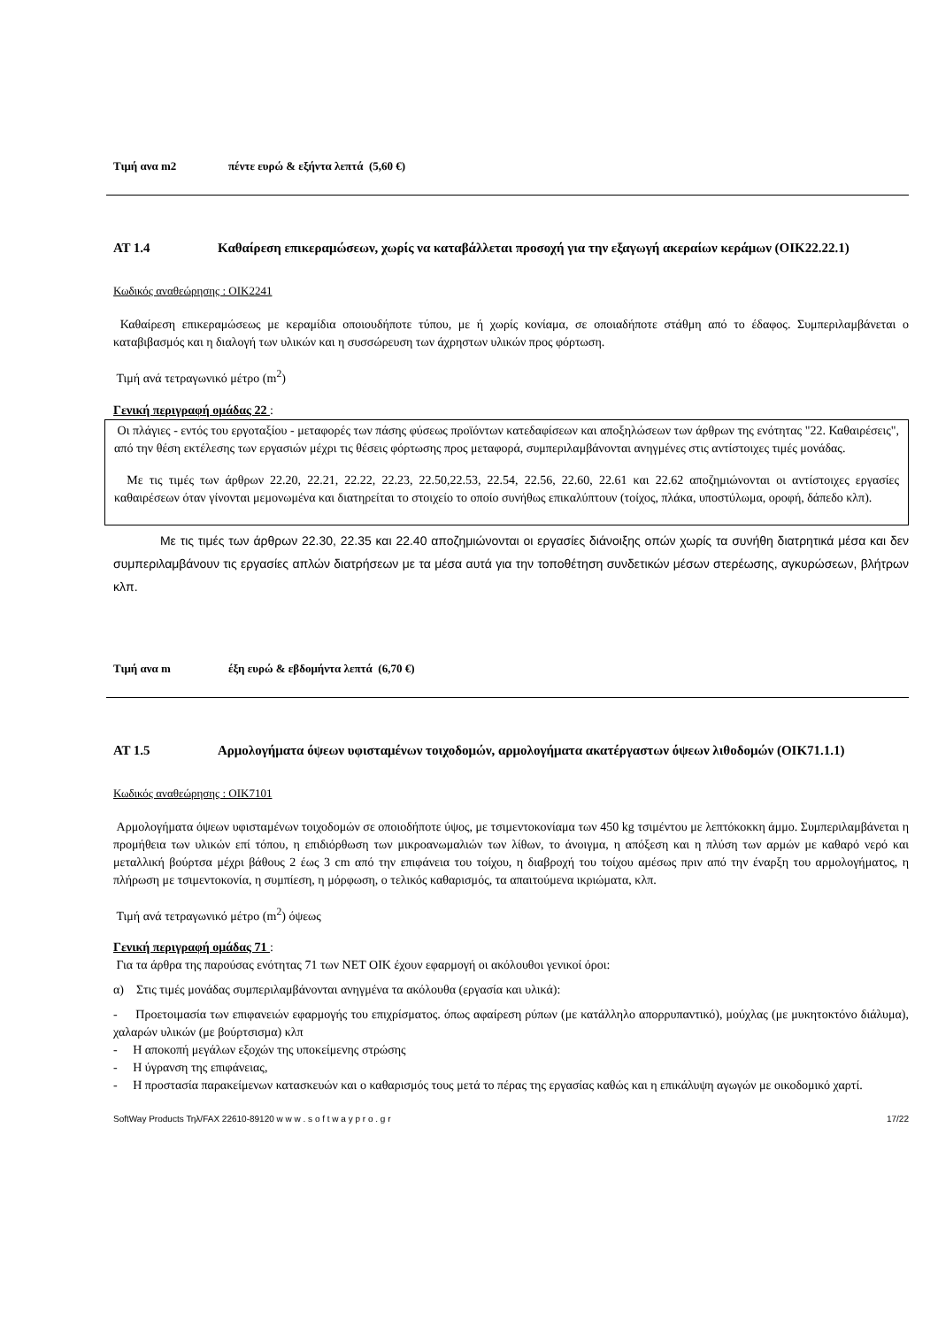Τιμή ανα m2 πέντε ευρώ & εξήντα λεπτά (5,60 €)
ΑΤ 1.4 Καθαίρεση επικεραμώσεων, χωρίς να καταβάλλεται προσοχή για την εξαγωγή ακεραίων κεράμων (ΟΙΚ22.22.1)
Κωδικός αναθεώρησης : ΟΙΚ2241
Καθαίρεση επικεραμώσεως με κεραμίδια οποιουδήποτε τύπου, με ή χωρίς κονίαμα, σε οποιαδήποτε στάθμη από το έδαφος. Συμπεριλαμβάνεται ο καταβιβασμός και η διαλογή των υλικών και η συσσώρευση των άχρηστων υλικών προς φόρτωση.
Τιμή ανά τετραγωνικό μέτρο (m<sup>2</sup>)
Γενική περιγραφή ομάδας 22 :
Οι πλάγιες - εντός του εργοταξίου - μεταφορές των πάσης φύσεως προϊόντων κατεδαφίσεων και αποξηλώσεων των άρθρων της ενότητας "22. Καθαιρέσεις", από την θέση εκτέλεσης των εργασιών μέχρι τις θέσεις φόρτωσης προς μεταφορά, συμπεριλαμβάνονται ανηγμένες στις αντίστοιχες τιμές μονάδας.
Με τις τιμές των άρθρων 22.20, 22.21, 22.22, 22.23, 22.50,22.53, 22.54, 22.56, 22.60, 22.61 και 22.62 αποζημιώνονται οι αντίστοιχες εργασίες καθαιρέσεων όταν γίνονται μεμονωμένα και διατηρείται το στοιχείο το οποίο συνήθως επικαλύπτουν (τοίχος, πλάκα, υποστύλωμα, οροφή, δάπεδο κλπ).
Με τις τιμές των άρθρων 22.30, 22.35 και 22.40 αποζημιώνονται οι εργασίες διάνοιξης οπών χωρίς τα συνήθη διατρητικά μέσα και δεν συμπεριλαμβάνουν τις εργασίες απλών διατρήσεων με τα μέσα αυτά για την τοποθέτηση συνδετικών μέσων στερέωσης, αγκυρώσεων, βλήτρων κλπ.
Τιμή ανα m έξη ευρώ & εβδομήντα λεπτά (6,70 €)
ΑΤ 1.5 Αρμολογήματα όψεων υφισταμένων τοιχοδομών, αρμολογήματα ακατέργαστων όψεων λιθοδομών (ΟΙΚ71.1.1)
Κωδικός αναθεώρησης : ΟΙΚ7101
Αρμολογήματα όψεων υφισταμένων τοιχοδομών σε οποιοδήποτε ύψος, με τσιμεντοκονίαμα των 450 kg τσιμέντου με λεπτόκοκκη άμμο. Συμπεριλαμβάνεται η προμήθεια των υλικών επί τόπου, η επιδιόρθωση των μικροανωμαλιών των λίθων, το άνοιγμα, η απόξεση και η πλύση των αρμών με καθαρό νερό και μεταλλική βούρτσα μέχρι βάθους 2 έως 3 cm από την επιφάνεια του τοίχου, η διαβροχή του τοίχου αμέσως πριν από την έναρξη του αρμολογήματος, η πλήρωση με τσιμεντοκονία, η συμπίεση, η μόρφωση, ο τελικός καθαρισμός, τα απαιτούμενα ικριώματα, κλπ.
Τιμή ανά τετραγωνικό μέτρο (m<sup>2</sup>) όψεως
Γενική περιγραφή ομάδας 71 :
Για τα άρθρα της παρούσας ενότητας 71 των ΝΕΤ ΟΙΚ έχουν εφαρμογή οι ακόλουθοι γενικοί όροι:
α) Στις τιμές μονάδας συμπεριλαμβάνονται ανηγμένα τα ακόλουθα (εργασία και υλικά):
- Προετοιμασία των επιφανειών εφαρμογής του επιχρίσματος. όπως αφαίρεση ρύπων (με κατάλληλο απορρυπαντικό), μούχλας (με μυκητοκτόνο διάλυμα), χαλαρών υλικών (με βούρτσισμα) κλπ
- Η αποκοπή μεγάλων εξοχών της υποκείμενης στρώσης
- Η ύγρανση της επιφάνειας,
- Η προστασία παρακείμενων κατασκευών και ο καθαρισμός τους μετά το πέρας της εργασίας καθώς και η επικάλυψη αγωγών με οικοδομικό χαρτί.
SoftWay Products Τηλ/FAX 22610-89120 w w w . s o f t w a y p r o . g r 17/22